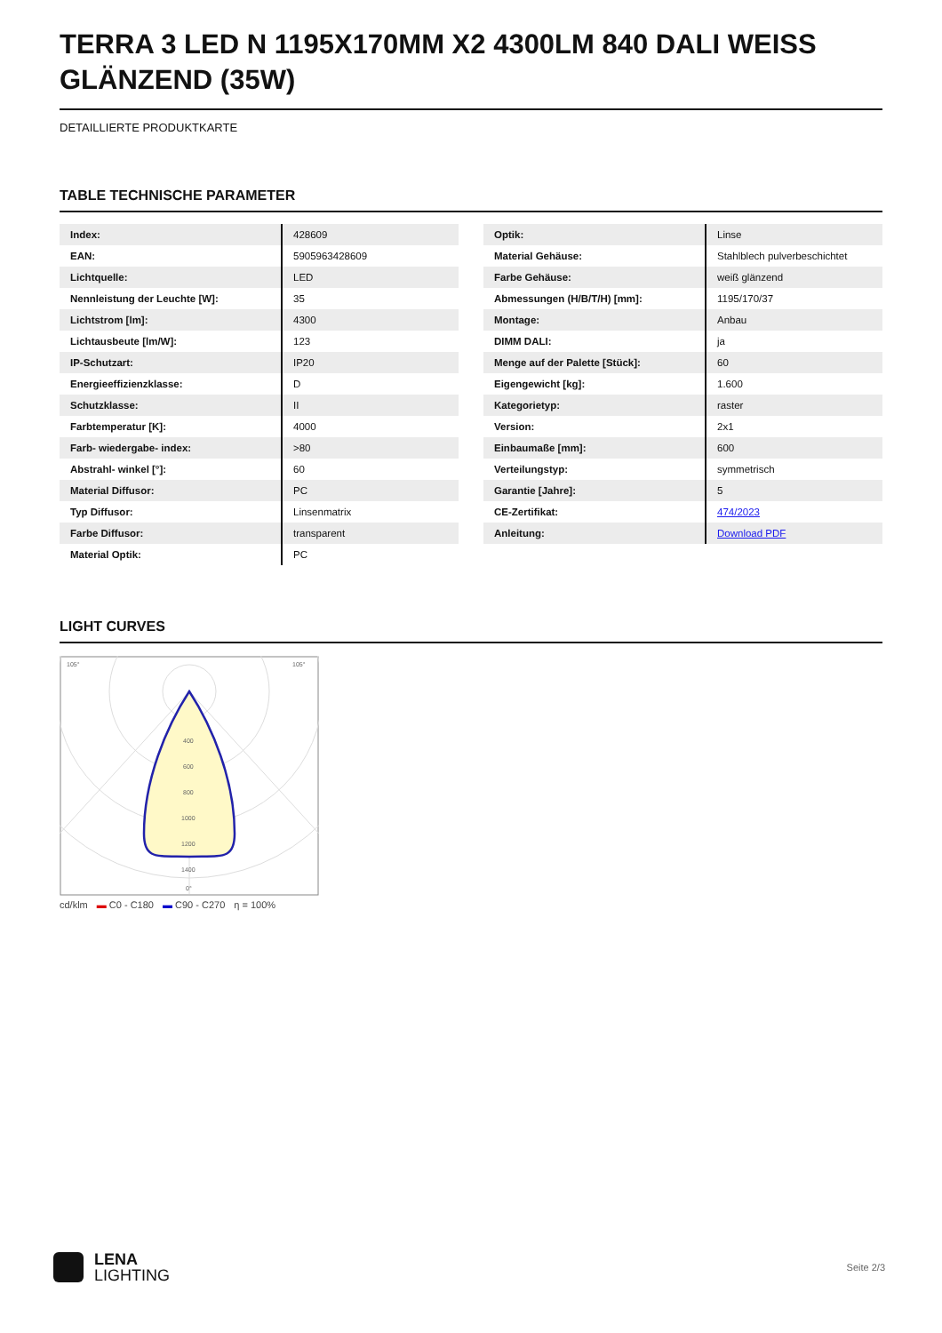TERRA 3 LED N 1195X170MM X2 4300LM 840 DALI WEISS GLÄNZEND (35W)
DETAILLIERTE PRODUKTKARTE
TABLE TECHNISCHE PARAMETER
| Index: | 428609 |
| EAN: | 5905963428609 |
| Lichtquelle: | LED |
| Nennleistung der Leuchte [W]: | 35 |
| Lichtstrom [lm]: | 4300 |
| Lichtausbeute [lm/W]: | 123 |
| IP-Schutzart: | IP20 |
| Energieeffizienzklasse: | D |
| Schutzklasse: | II |
| Farbtemperatur [K]: | 4000 |
| Farb- wiedergabe- index: | >80 |
| Abstrahl- winkel [°]: | 60 |
| Material Diffusor: | PC |
| Typ Diffusor: | Linsenmatrix |
| Farbe Diffusor: | transparent |
| Material Optik: | PC |
| Optik: | Linse |
| Material Gehäuse: | Stahlblech pulverbeschichtet |
| Farbe Gehäuse: | weiß glänzend |
| Abmessungen (H/B/T/H) [mm]: | 1195/170/37 |
| Montage: | Anbau |
| DIMM DALI: | ja |
| Menge auf der Palette [Stück]: | 60 |
| Eigengewicht [kg]: | 1.600 |
| Kategorietyp: | raster |
| Version: | 2x1 |
| Einbaumaße [mm]: | 600 |
| Verteilungstyp: | symmetrisch |
| Garantie [Jahre]: | 5 |
| CE-Zertifikat: | 474/2023 |
| Anleitung: | Download PDF |
LIGHT CURVES
105°
105°
400
600
800
1000
1200
1400
0°
cd/klm ▬ C0 - C180 ▬ C90 - C270 η = 100%
LENA
LIGHTING
Seite 2/3